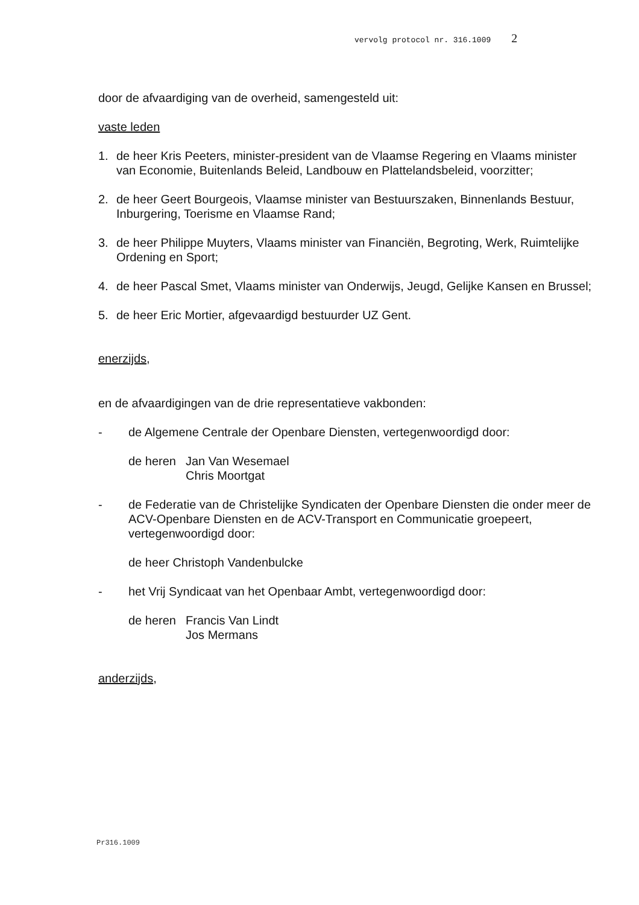vervolg protocol nr. 316.1009 2
door de afvaardiging van de overheid, samengesteld uit:
vaste leden
1. de heer Kris Peeters, minister-president van de Vlaamse Regering en Vlaams minister van Economie, Buitenlands Beleid, Landbouw en Plattelandsbeleid, voorzitter;
2. de heer Geert Bourgeois, Vlaamse minister van Bestuurszaken, Binnenlands Bestuur, Inburgering, Toerisme en Vlaamse Rand;
3. de heer Philippe Muyters, Vlaams minister van Financiën, Begroting, Werk, Ruimtelijke Ordening en Sport;
4. de heer Pascal Smet, Vlaams minister van Onderwijs, Jeugd, Gelijke Kansen en Brussel;
5. de heer Eric Mortier, afgevaardigd bestuurder UZ Gent.
enerzijds,
en de afvaardigingen van de drie representatieve vakbonden:
- de Algemene Centrale der Openbare Diensten, vertegenwoordigd door:
de heren
Jan Van Wesemael
Chris Moortgat
- de Federatie van de Christelijke Syndicaten der Openbare Diensten die onder meer de ACV-Openbare Diensten en de ACV-Transport en Communicatie groepeert, vertegenwoordigd door:
de heer Christoph Vandenbulcke
- het Vrij Syndicaat van het Openbaar Ambt, vertegenwoordigd door:
de heren
Francis Van Lindt
Jos Mermans
anderzijds,
Pr316.1009